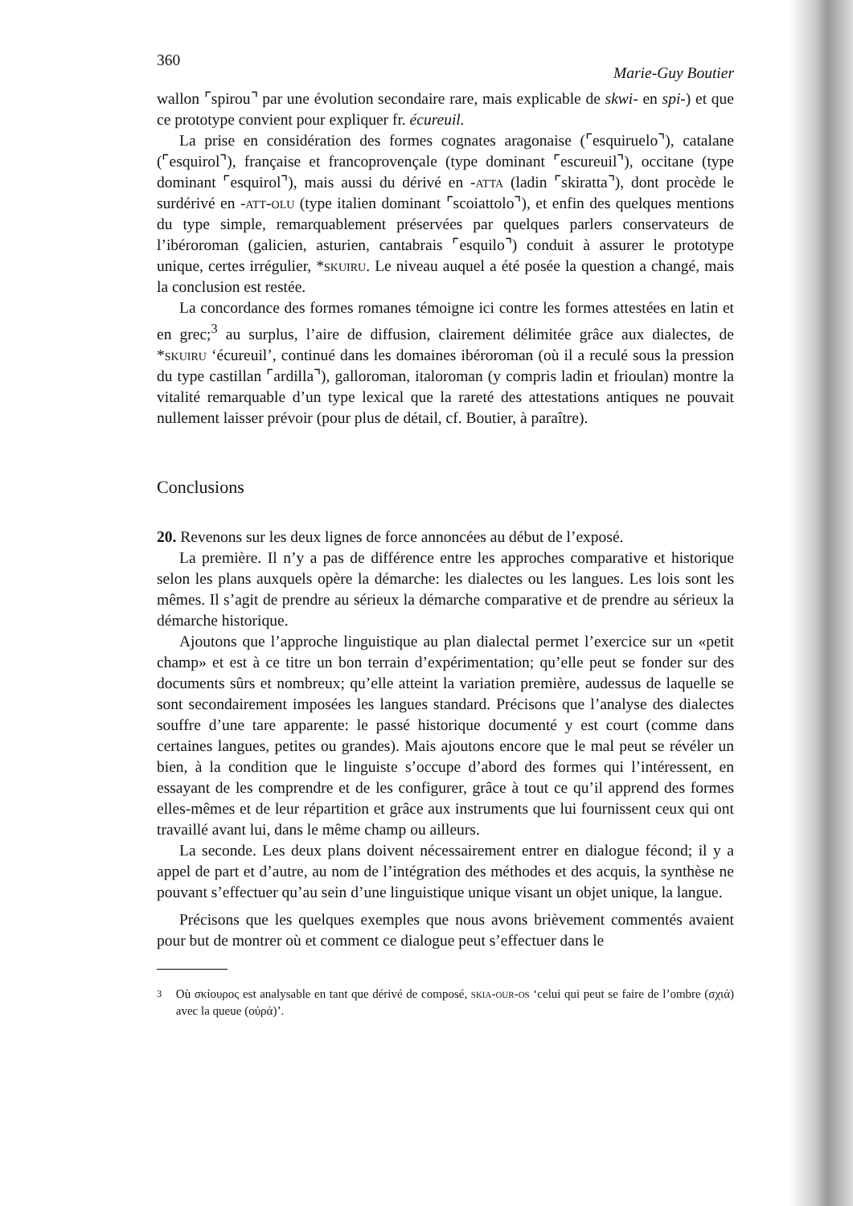360 Marie-Guy Boutier
wallon ⌜spirou⌝ par une évolution secondaire rare, mais explicable de skwi- en spi-) et que ce prototype convient pour expliquer fr. écureuil.
La prise en considération des formes cognates aragonaise (⌜esquiruelo⌝), catalane (⌜esquirol⌝), française et francoprovençale (type dominant ⌜escureuil⌝), occitane (type dominant ⌜esquirol⌝), mais aussi du dérivé en -atta (ladin ⌜skiratta⌝), dont procède le surdérivé en -att-olu (type italien dominant ⌜scoiattolo⌝), et enfin des quelques mentions du type simple, remarquablement préservées par quelques parlers conservateurs de l’ibéroroman (galicien, asturien, cantabrais ⌜esquilo⌝) conduit à assurer le prototype unique, certes irrégulier, *skuiru. Le niveau auquel a été posée la question a changé, mais la conclusion est restée.
La concordance des formes romanes témoigne ici contre les formes attestées en latin et en grec;<sup>3</sup> au surplus, l’aire de diffusion, clairement délimitée grâce aux dialectes, de *skuiru ‘écureuil’, continué dans les domaines ibéroroman (où il a reculé sous la pression du type castillan ⌜ardilla⌝), galloroman, italoroman (y compris ladin et frioulan) montre la vitalité remarquable d’un type lexical que la rareté des attestations antiques ne pouvait nullement laisser prévoir (pour plus de détail, cf. Boutier, à paraître).
Conclusions
20. Revenons sur les deux lignes de force annoncées au début de l’exposé.
La première. Il n’y a pas de différence entre les approches comparative et historique selon les plans auxquels opère la démarche: les dialectes ou les langues. Les lois sont les mêmes. Il s’agit de prendre au sérieux la démarche comparative et de prendre au sérieux la démarche historique.
Ajoutons que l’approche linguistique au plan dialectal permet l’exercice sur un «petit champ» et est à ce titre un bon terrain d’expérimentation; qu’elle peut se fonder sur des documents sûrs et nombreux; qu’elle atteint la variation première, audessus de laquelle se sont secondairement imposées les langues standard. Précisons que l’analyse des dialectes souffre d’une tare apparente: le passé historique documenté y est court (comme dans certaines langues, petites ou grandes). Mais ajoutons encore que le mal peut se révéler un bien, à la condition que le linguiste s’occupe d’abord des formes qui l’intéressent, en essayant de les comprendre et de les configurer, grâce à tout ce qu’il apprend des formes elles-mêmes et de leur répartition et grâce aux instruments que lui fournissent ceux qui ont travaillé avant lui, dans le même champ ou ailleurs.
La seconde. Les deux plans doivent nécessairement entrer en dialogue fécond; il y a appel de part et d’autre, au nom de l’intégration des méthodes et des acquis, la synthèse ne pouvant s’effectuer qu’au sein d’une linguistique unique visant un objet unique, la langue.
Précisons que les quelques exemples que nous avons brièvement commentés avaient pour but de montrer où et comment ce dialogue peut s’effectuer dans le
<sup>3</sup> Où σκίουρος est analysable en tant que dérivé de composé, skia-our-os ‘celui qui peut se faire de l’ombre (σχιά) avec la queue (οὐρά)’.